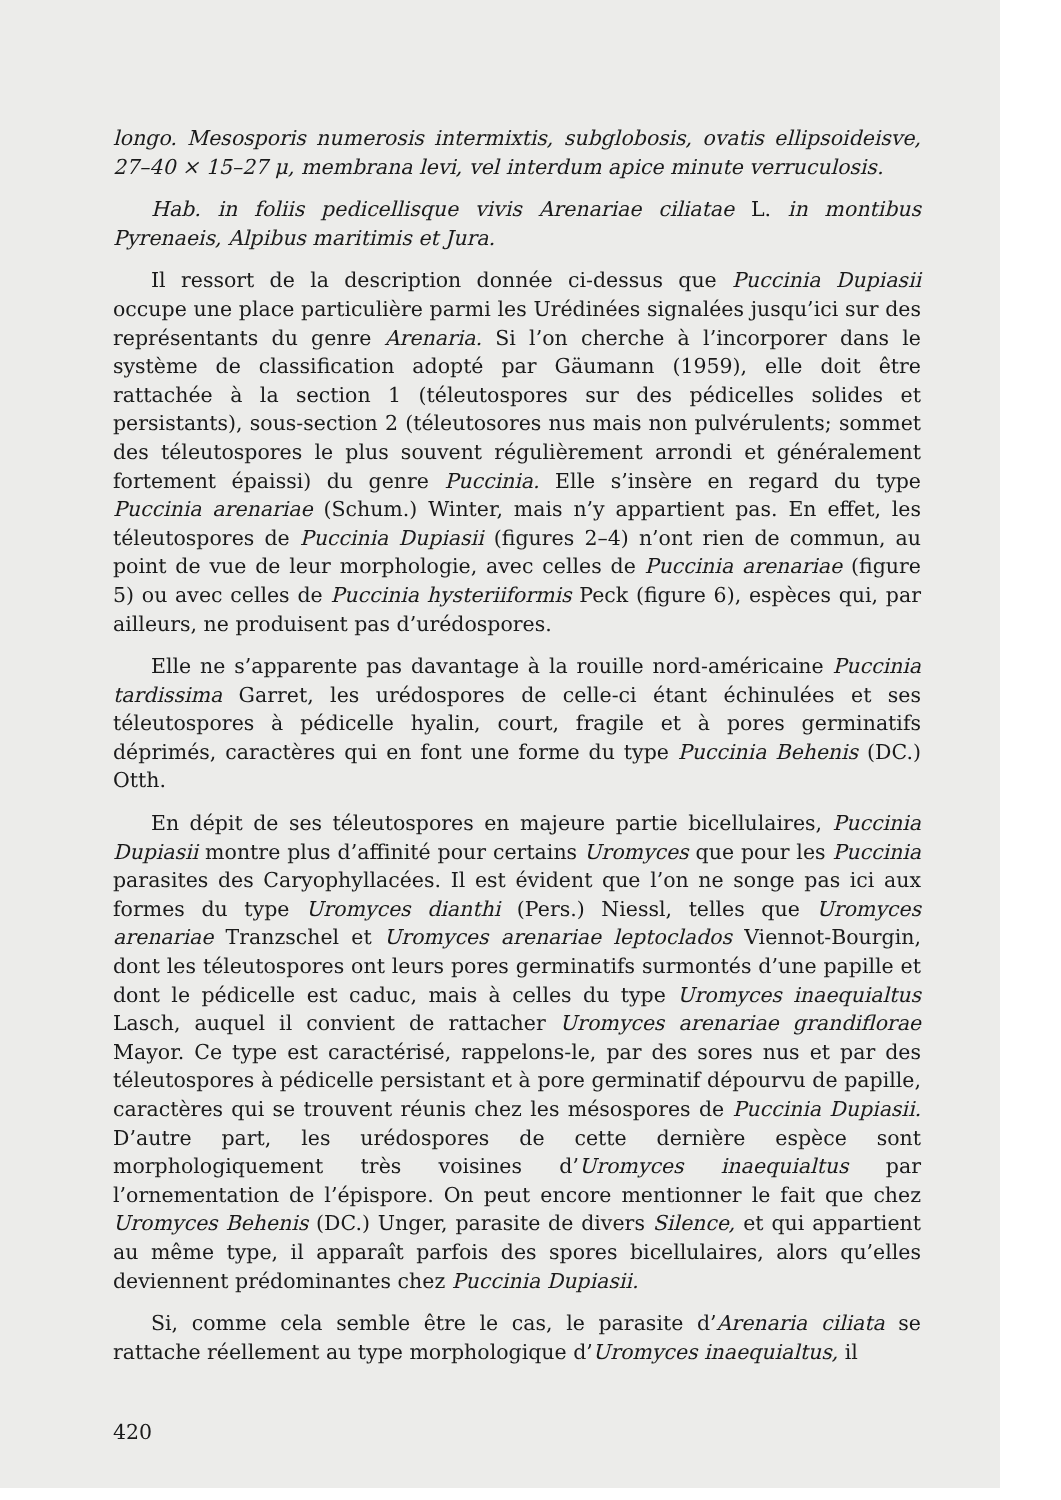longo. Mesosporis numerosis intermixtis, subglobosis, ovatis ellipsoideisve, 27–40 × 15–27 μ, membrana levi, vel interdum apice minute verruculosis.
Hab. in foliis pedicellisque vivis Arenariae ciliatae L. in montibus Pyrenaeis, Alpibus maritimis et Jura.
Il ressort de la description donnée ci-dessus que Puccinia Dupiasii occupe une place particulière parmi les Urédinées signalées jusqu’ici sur des représentants du genre Arenaria. Si l’on cherche à l’incorporer dans le système de classification adopté par Gäumann (1959), elle doit être rattachée à la section 1 (téleutospores sur des pédicelles solides et persistants), sous-section 2 (téleutosores nus mais non pulvérulents; sommet des téleutospores le plus souvent régulièrement arrondi et généralement fortement épaissi) du genre Puccinia. Elle s’insère en regard du type Puccinia arenariae (Schum.) Winter, mais n’y appartient pas. En effet, les téleutospores de Puccinia Dupiasii (figures 2–4) n’ont rien de commun, au point de vue de leur morphologie, avec celles de Puccinia arenariae (figure 5) ou avec celles de Puccinia hysteriiformis Peck (figure 6), espèces qui, par ailleurs, ne produisent pas d’urédospores.
Elle ne s’apparente pas davantage à la rouille nord-américaine Puccinia tardissima Garret, les urédospores de celle-ci étant échinulées et ses téleutospores à pédicelle hyalin, court, fragile et à pores germinatifs déprimés, caractères qui en font une forme du type Puccinia Behenis (DC.) Otth.
En dépit de ses téleutospores en majeure partie bicellulaires, Puccinia Dupiasii montre plus d’affinité pour certains Uromyces que pour les Puccinia parasites des Caryophyllacées. Il est évident que l’on ne songe pas ici aux formes du type Uromyces dianthi (Pers.) Niessl, telles que Uromyces arenariae Tranzschel et Uromyces arenariae leptoclados Viennot-Bourgin, dont les téleutospores ont leurs pores germinatifs surmontés d’une papille et dont le pédicelle est caduc, mais à celles du type Uromyces inaequialtus Lasch, auquel il convient de rattacher Uromyces arenariae grandiflorae Mayor. Ce type est caractérisé, rappelons-le, par des sores nus et par des téleutospores à pédicelle persistant et à pore germinatif dépourvu de papille, caractères qui se trouvent réunis chez les mésospores de Puccinia Dupiasii. D’autre part, les urédospores de cette dernière espèce sont morphologiquement très voisines d’Uromyces inaequialtus par l’ornementation de l’épispore. On peut encore mentionner le fait que chez Uromyces Behenis (DC.) Unger, parasite de divers Silence, et qui appartient au même type, il apparaît parfois des spores bicellulaires, alors qu’elles deviennent prédominantes chez Puccinia Dupiasii.
Si, comme cela semble être le cas, le parasite d’Arenaria ciliata se rattache réellement au type morphologique d’Uromyces inaequialtus, il
420